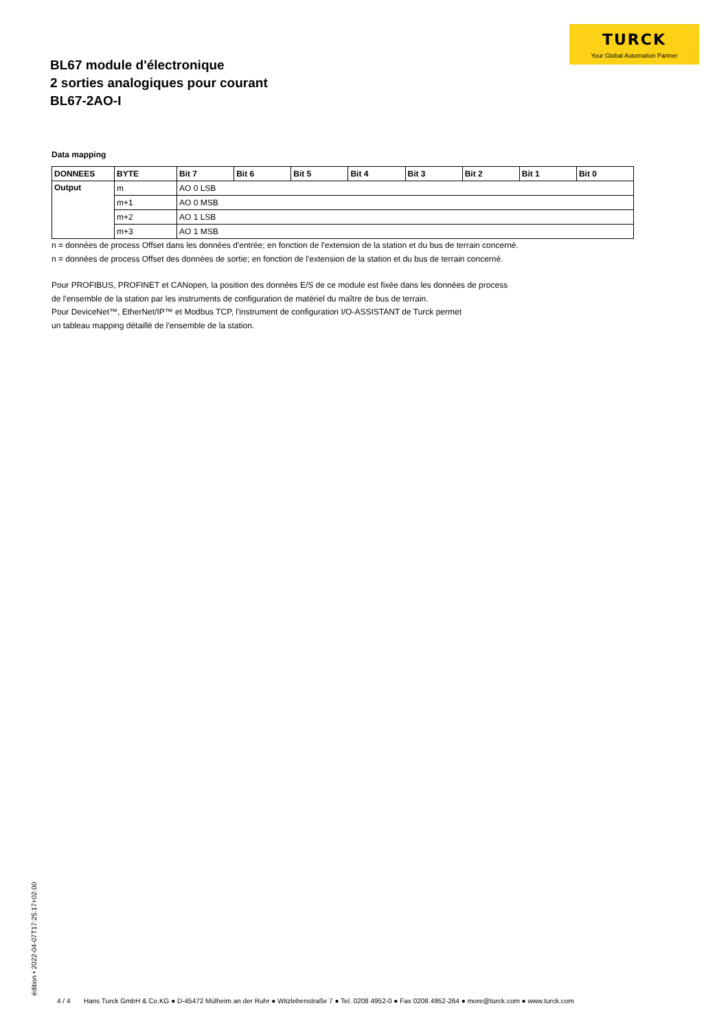TURCK
Your Global Automation Partner
BL67 module d'électronique
2 sorties analogiques pour courant
BL67-2AO-I
Data mapping
| DONNEES | BYTE | Bit 7 | Bit 6 | Bit 5 | Bit 4 | Bit 3 | Bit 2 | Bit 1 | Bit 0 |
| --- | --- | --- | --- | --- | --- | --- | --- | --- | --- |
| Output | m | AO 0 LSB | | | | | | | |
| | m+1 | AO 0 MSB | | | | | | | |
| | m+2 | AO 1 LSB | | | | | | | |
| | m+3 | AO 1 MSB | | | | | | | |
n = données de process Offset dans les données d'entrée; en fonction de l'extension de la station et du bus de terrain concerné.
n = données de process Offset des données de sortie; en fonction de l'extension de la station et du bus de terrain concerné.
Pour PROFIBUS, PROFINET et CANopen, la position des données E/S de ce module est fixée dans les données de process
de l'ensemble de la station par les instruments de configuration de matériel du maître de bus de terrain.
Pour DeviceNet™, EtherNet/IP™ et Modbus TCP, l'instrument de configuration I/O-ASSISTANT de Turck permet
un tableau mapping détaillé de l'ensemble de la station.
édition • 2022-04-07T17:25:17+02:00
4 / 4 Hans Turck GmbH & Co.KG ● D-45472 Mülheim an der Ruhr ● Witzlebenstraße 7 ● Tel. 0208 4952-0 ● Fax 0208 4952-264 ● more@turck.com ● www.turck.com